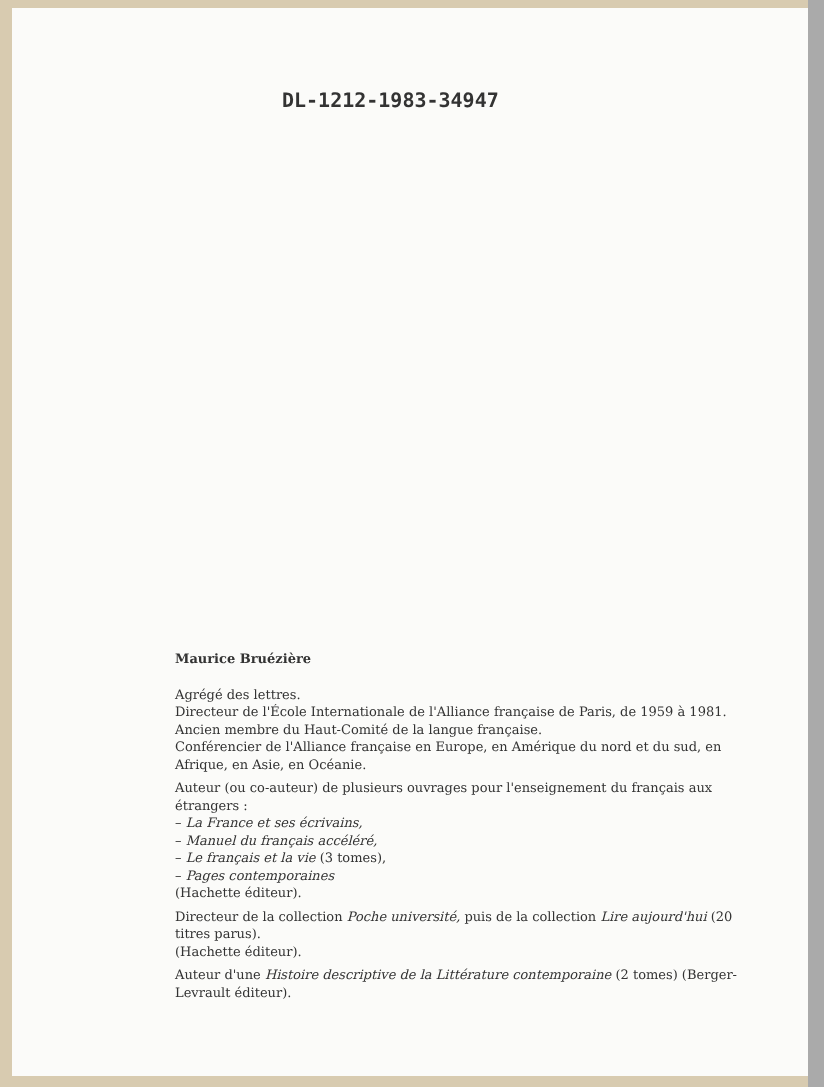DL-1212-1983-34947
Maurice Bruézière
Agrégé des lettres.
Directeur de l'École Internationale de l'Alliance française de Paris, de 1959 à 1981.
Ancien membre du Haut-Comité de la langue française.
Conférencier de l'Alliance française en Europe, en Amérique du nord et du sud, en Afrique, en Asie, en Océanie.
Auteur (ou co-auteur) de plusieurs ouvrages pour l'enseignement du français aux étrangers :
– La France et ses écrivains,
– Manuel du français accéléré,
– Le français et la vie (3 tomes),
– Pages contemporaines
(Hachette éditeur).
Directeur de la collection Poche université, puis de la collection Lire aujourd'hui (20 titres parus).
(Hachette éditeur).
Auteur d'une Histoire descriptive de la Littérature contemporaine (2 tomes) (Berger-Levrault éditeur).